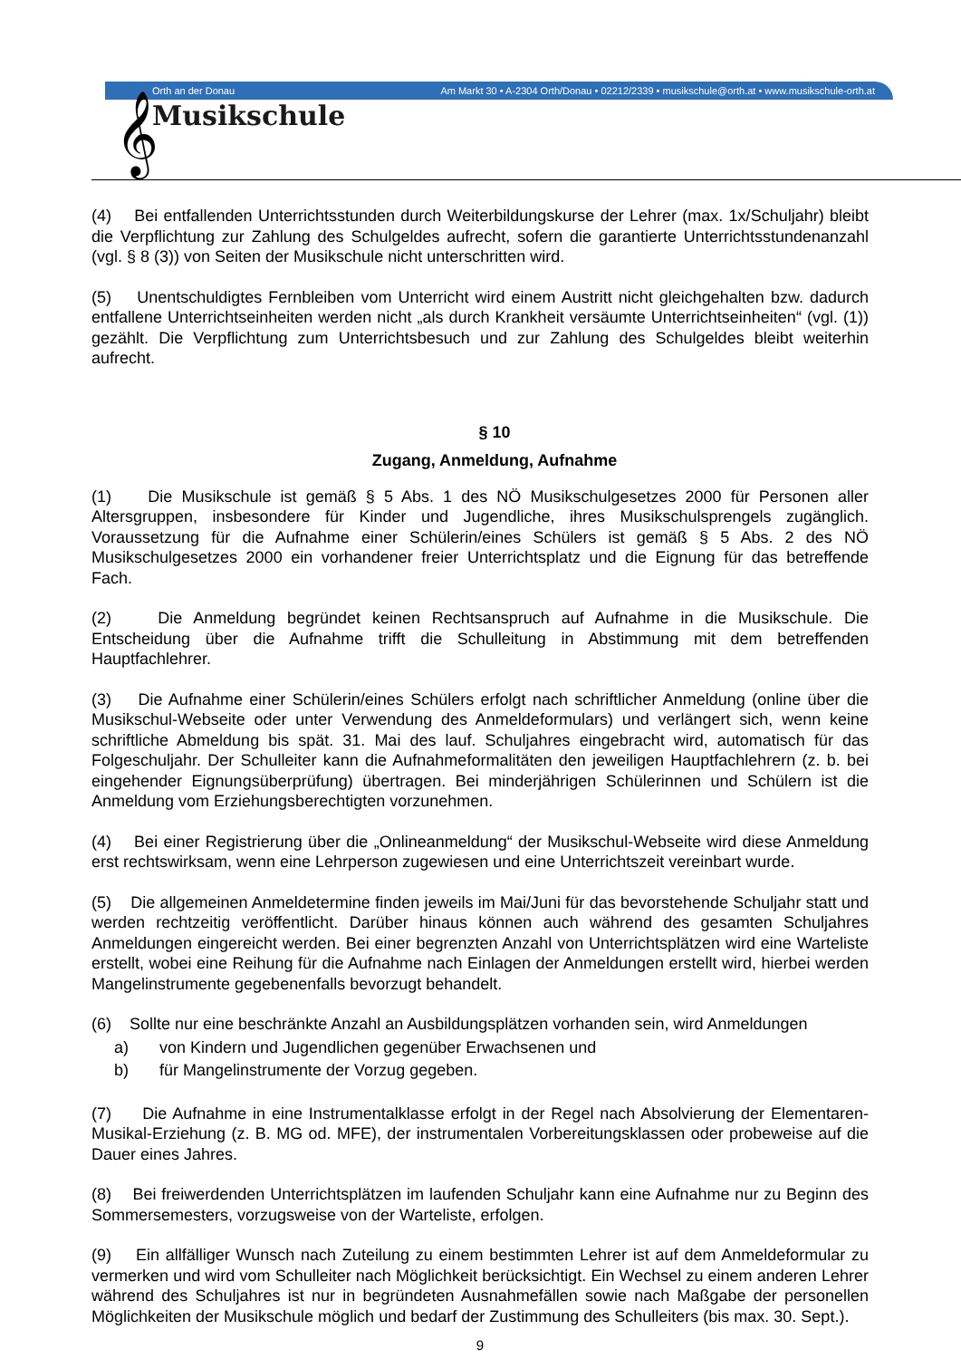𝄞 Musikschule
Orth an der Donau Am Markt 30 • A-2304 Orth/Donau • 02212/2339 • musikschule@orth.at • www.musikschule-orth.at
(4) Bei entfallenden Unterrichtsstunden durch Weiterbildungskurse der Lehrer (max. 1x/Schuljahr) bleibt die Verpflichtung zur Zahlung des Schulgeldes aufrecht, sofern die garantierte Unterrichtsstundenanzahl (vgl. § 8 (3)) von Seiten der Musikschule nicht unterschritten wird.
(5) Unentschuldigtes Fernbleiben vom Unterricht wird einem Austritt nicht gleichgehalten bzw. dadurch entfallene Unterrichtseinheiten werden nicht „als durch Krankheit versäumte Unterrichtseinheiten“ (vgl. (1)) gezählt. Die Verpflichtung zum Unterrichtsbesuch und zur Zahlung des Schulgeldes bleibt weiterhin aufrecht.
§ 10
Zugang, Anmeldung, Aufnahme
(1) Die Musikschule ist gemäß § 5 Abs. 1 des NÖ Musikschulgesetzes 2000 für Personen aller Altersgruppen, insbesondere für Kinder und Jugendliche, ihres Musikschulsprengels zugänglich. Voraussetzung für die Aufnahme einer Schülerin/eines Schülers ist gemäß § 5 Abs. 2 des NÖ Musikschulgesetzes 2000 ein vorhandener freier Unterrichtsplatz und die Eignung für das betreffende Fach.
(2) Die Anmeldung begründet keinen Rechtsanspruch auf Aufnahme in die Musikschule. Die Entscheidung über die Aufnahme trifft die Schulleitung in Abstimmung mit dem betreffenden Hauptfachlehrer.
(3) Die Aufnahme einer Schülerin/eines Schülers erfolgt nach schriftlicher Anmeldung (online über die Musikschul-Webseite oder unter Verwendung des Anmeldeformulars) und verlängert sich, wenn keine schriftliche Abmeldung bis spät. 31. Mai des lauf. Schuljahres eingebracht wird, automatisch für das Folgeschuljahr. Der Schulleiter kann die Aufnahmeformalitäten den jeweiligen Hauptfachlehrern (z. b. bei eingehender Eignungsüberprüfung) übertragen. Bei minderjährigen Schülerinnen und Schülern ist die Anmeldung vom Erziehungsberechtigten vorzunehmen.
(4) Bei einer Registrierung über die „Onlineanmeldung“ der Musikschul-Webseite wird diese Anmeldung erst rechtswirksam, wenn eine Lehrperson zugewiesen und eine Unterrichtszeit vereinbart wurde.
(5) Die allgemeinen Anmeldetermine finden jeweils im Mai/Juni für das bevorstehende Schuljahr statt und werden rechtzeitig veröffentlicht. Darüber hinaus können auch während des gesamten Schuljahres Anmeldungen eingereicht werden. Bei einer begrenzten Anzahl von Unterrichtsplätzen wird eine Warteliste erstellt, wobei eine Reihung für die Aufnahme nach Einlagen der Anmeldungen erstellt wird, hierbei werden Mangelinstrumente gegebenenfalls bevorzugt behandelt.
(6) Sollte nur eine beschränkte Anzahl an Ausbildungsplätzen vorhanden sein, wird Anmeldungen
a) von Kindern und Jugendlichen gegenüber Erwachsenen und
b) für Mangelinstrumente der Vorzug gegeben.
(7) Die Aufnahme in eine Instrumentalklasse erfolgt in der Regel nach Absolvierung der Elementaren-Musikal-Erziehung (z. B. MG od. MFE), der instrumentalen Vorbereitungsklassen oder probeweise auf die Dauer eines Jahres.
(8) Bei freiwerdenden Unterrichtsplätzen im laufenden Schuljahr kann eine Aufnahme nur zu Beginn des Sommersemesters, vorzugsweise von der Warteliste, erfolgen.
(9) Ein allfälliger Wunsch nach Zuteilung zu einem bestimmten Lehrer ist auf dem Anmeldeformular zu vermerken und wird vom Schulleiter nach Möglichkeit berücksichtigt. Ein Wechsel zu einem anderen Lehrer während des Schuljahres ist nur in begründeten Ausnahmefällen sowie nach Maßgabe der personellen Möglichkeiten der Musikschule möglich und bedarf der Zustimmung des Schulleiters (bis max. 30. Sept.).
9